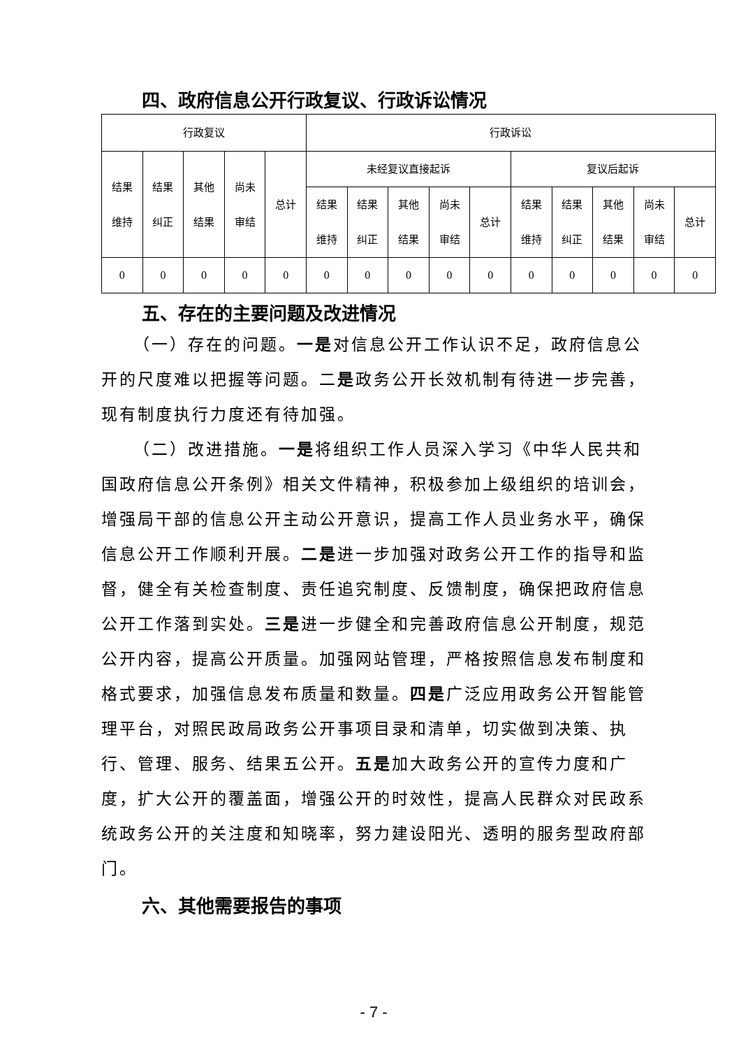四、政府信息公开行政复议、行政诉讼情况
| 行政复议 | | | | | 行政诉讼 | | | | | | | | | |
| --- | --- | --- | --- | --- | --- | --- | --- | --- | --- | --- | --- | --- | --- | --- |
| 结果 维持 | 结果 纠正 | 其他 结果 | 尚未 审结 | 总计 | 未经复议直接起诉 | | | | | 复议后起诉 | | | | |
| | | | | | 结果 维持 | 结果 纠正 | 其他 结果 | 尚未 审结 | 总计 | 结果 维持 | 结果 纠正 | 其他 结果 | 尚未 审结 | 总计 |
| 0 | 0 | 0 | 0 | 0 | 0 | 0 | 0 | 0 | 0 | 0 | 0 | 0 | 0 | 0 |
五、存在的主要问题及改进情况
（一）存在的问题。一是对信息公开工作认识不足，政府信息公开的尺度难以把握等问题。二是政务公开长效机制有待进一步完善，现有制度执行力度还有待加强。
（二）改进措施。一是将组织工作人员深入学习《中华人民共和国政府信息公开条例》相关文件精神，积极参加上级组织的培训会，增强局干部的信息公开主动公开意识，提高工作人员业务水平，确保信息公开工作顺利开展。二是进一步加强对政务公开工作的指导和监督，健全有关检查制度、责任追究制度、反馈制度，确保把政府信息公开工作落到实处。三是进一步健全和完善政府信息公开制度，规范公开内容，提高公开质量。加强网站管理，严格按照信息发布制度和格式要求，加强信息发布质量和数量。四是广泛应用政务公开智能管理平台，对照民政局政务公开事项目录和清单，切实做到决策、执行、管理、服务、结果五公开。五是加大政务公开的宣传力度和广度，扩大公开的覆盖面，增强公开的时效性，提高人民群众对民政系统政务公开的关注度和知晓率，努力建设阳光、透明的服务型政府部门。
六、其他需要报告的事项
- 7 -